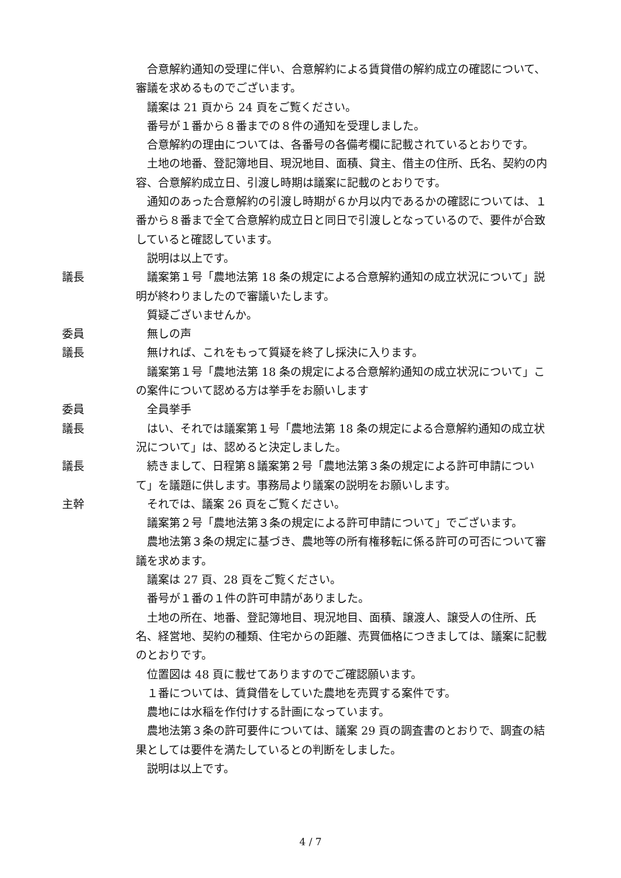合意解約通知の受理に伴い、合意解約による賃貸借の解約成立の確認について、審議を求めるものでございます。
議案は 21 頁から 24 頁をご覧ください。
番号が１番から８番までの８件の通知を受理しました。
合意解約の理由については、各番号の各備考欄に記載されているとおりです。
土地の地番、登記簿地目、現況地目、面積、貸主、借主の住所、氏名、契約の内容、合意解約成立日、引渡し時期は議案に記載のとおりです。
通知のあった合意解約の引渡し時期が６か月以内であるかの確認については、１番から８番まで全て合意解約成立日と同日で引渡しとなっているので、要件が合致していると確認しています。
説明は以上です。
議長 議案第１号「農地法第 18 条の規定による合意解約通知の成立状況について」説明が終わりましたので審議いたします。
質疑ございませんか。
委員 無しの声
議長 無ければ、これをもって質疑を終了し採決に入ります。
議案第１号「農地法第 18 条の規定による合意解約通知の成立状況について」この案件について認める方は挙手をお願いします
委員 全員挙手
議長 はい、それでは議案第１号「農地法第 18 条の規定による合意解約通知の成立状況について」は、認めると決定しました。
議長 続きまして、日程第８議案第２号「農地法第３条の規定による許可申請について」を議題に供します。事務局より議案の説明をお願いします。
主幹 それでは、議案 26 頁をご覧ください。
議案第２号「農地法第３条の規定による許可申請について」でございます。
農地法第３条の規定に基づき、農地等の所有権移転に係る許可の可否について審議を求めます。
議案は 27 頁、28 頁をご覧ください。
番号が１番の１件の許可申請がありました。
土地の所在、地番、登記簿地目、現況地目、面積、譲渡人、譲受人の住所、氏名、経営地、契約の種類、住宅からの距離、売買価格につきましては、議案に記載のとおりです。
位置図は 48 頁に載せてありますのでご確認願います。
１番については、賃貸借をしていた農地を売買する案件です。
農地には水稲を作付けする計画になっています。
農地法第３条の許可要件については、議案 29 頁の調査書のとおりで、調査の結果としては要件を満たしているとの判断をしました。
説明は以上です。
4 / 7